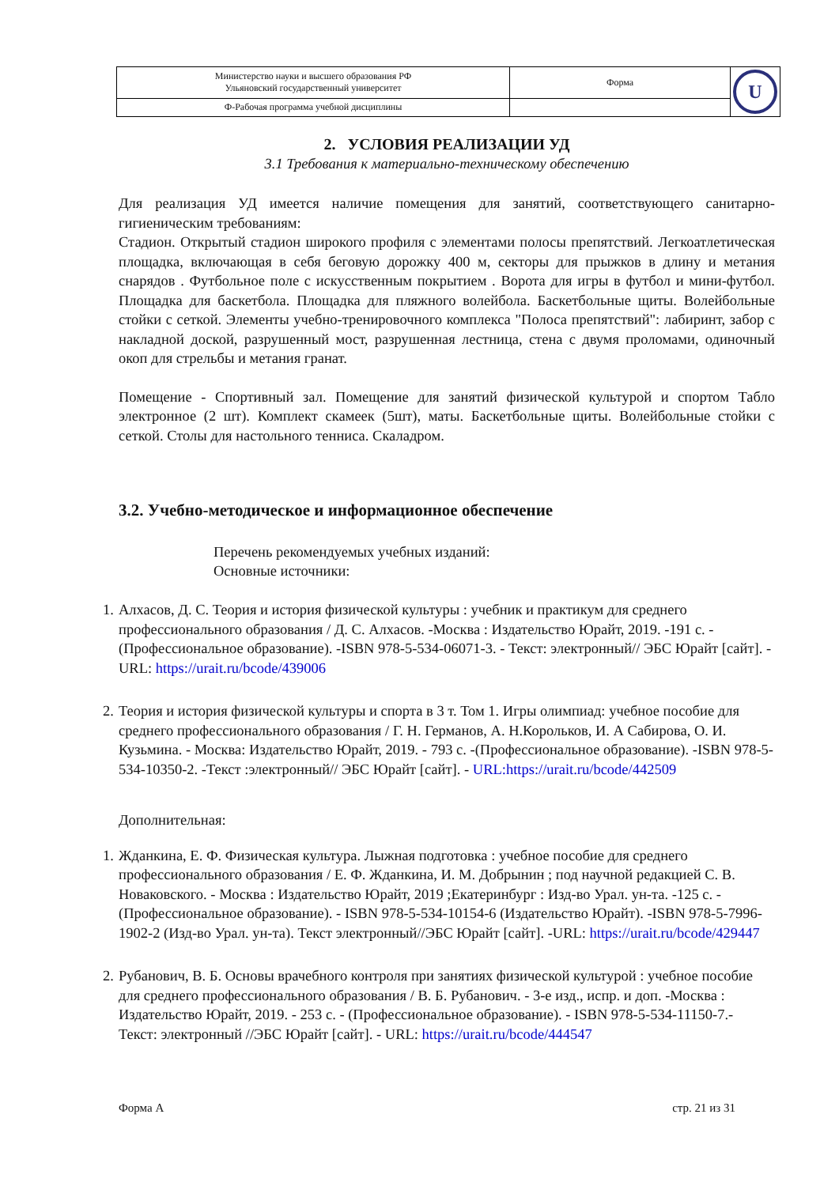| Министерство науки и высшего образования РФ Ульяновский государственный университет | Форма | U |
| Ф-Рабочая программа учебной дисциплины | | |
2. УСЛОВИЯ РЕАЛИЗАЦИИ УД
3.1 Требования к материально-техническому обеспечению
Для реализация УД имеется наличие помещения для занятий, соответствующего санитарно-гигиеническим требованиям:
Стадион. Открытый стадион широкого профиля с элементами полосы препятствий. Легкоатлетическая площадка, включающая в себя беговую дорожку 400 м, секторы для прыжков в длину и метания снарядов . Футбольное поле с искусственным покрытием . Ворота для игры в футбол и мини-футбол. Площадка для баскетбола. Площадка для пляжного волейбола. Баскетбольные щиты. Волейбольные стойки с сеткой. Элементы учебно-тренировочного комплекса "Полоса препятствий": лабиринт, забор с накладной доской, разрушенный мост, разрушенная лестница, стена с двумя проломами, одиночный окоп для стрельбы и метания гранат.
Помещение - Спортивный зал. Помещение для занятий физической культурой и спортом Табло электронное (2 шт). Комплект скамеек (5шт), маты. Баскетбольные щиты. Волейбольные стойки с сеткой. Столы для настольного тенниса. Скаладром.
3.2. Учебно-методическое и информационное обеспечение
Перечень рекомендуемых учебных изданий:
Основные источники:
1. Алхасов, Д. С. Теория и история физической культуры : учебник и практикум для среднего профессионального образования / Д. С. Алхасов. -Москва : Издательство Юрайт, 2019. -191 с. -(Профессиональное образование). -ISBN 978-5-534-06071-3. - Текст: электронный// ЭБС Юрайт [сайт]. - URL: https://urait.ru/bcode/439006
2. Теория и история физической культуры и спорта в 3 т. Том 1. Игры олимпиад: учебное пособие для среднего профессионального образования / Г. Н. Германов, А. Н.Корольков, И. А Сабирова, О. И. Кузьмина. - Москва: Издательство Юрайт, 2019. - 793 с. -(Профессиональное образование). -ISBN 978-5-534-10350-2. -Текст :электронный// ЭБС Юрайт [сайт]. - URL:https://urait.ru/bcode/442509
Дополнительная:
1. Жданкина, Е. Ф. Физическая культура. Лыжная подготовка : учебное пособие для среднего профессионального образования / Е. Ф. Жданкина, И. М. Добрынин ; под научной редакцией С. В. Новаковского. - Москва : Издательство Юрайт, 2019 ;Екатеринбург : Изд-во Урал. ун-та. -125 с. - (Профессиональное образование). - ISBN 978-5-534-10154-6 (Издательство Юрайт). -ISBN 978-5-7996-1902-2 (Изд-во Урал. ун-та). Текст электронный//ЭБС Юрайт [сайт]. -URL: https://urait.ru/bcode/429447
2. Рубанович, В. Б. Основы врачебного контроля при занятиях физической культурой : учебное пособие для среднего профессионального образования / В. Б. Рубанович. - 3-е изд., испр. и доп. -Москва : Издательство Юрайт, 2019. - 253 с. - (Профессиональное образование). - ISBN 978-5-534-11150-7.- Текст: электронный //ЭБС Юрайт [сайт]. - URL: https://urait.ru/bcode/444547
Форма А стр. 21 из 31